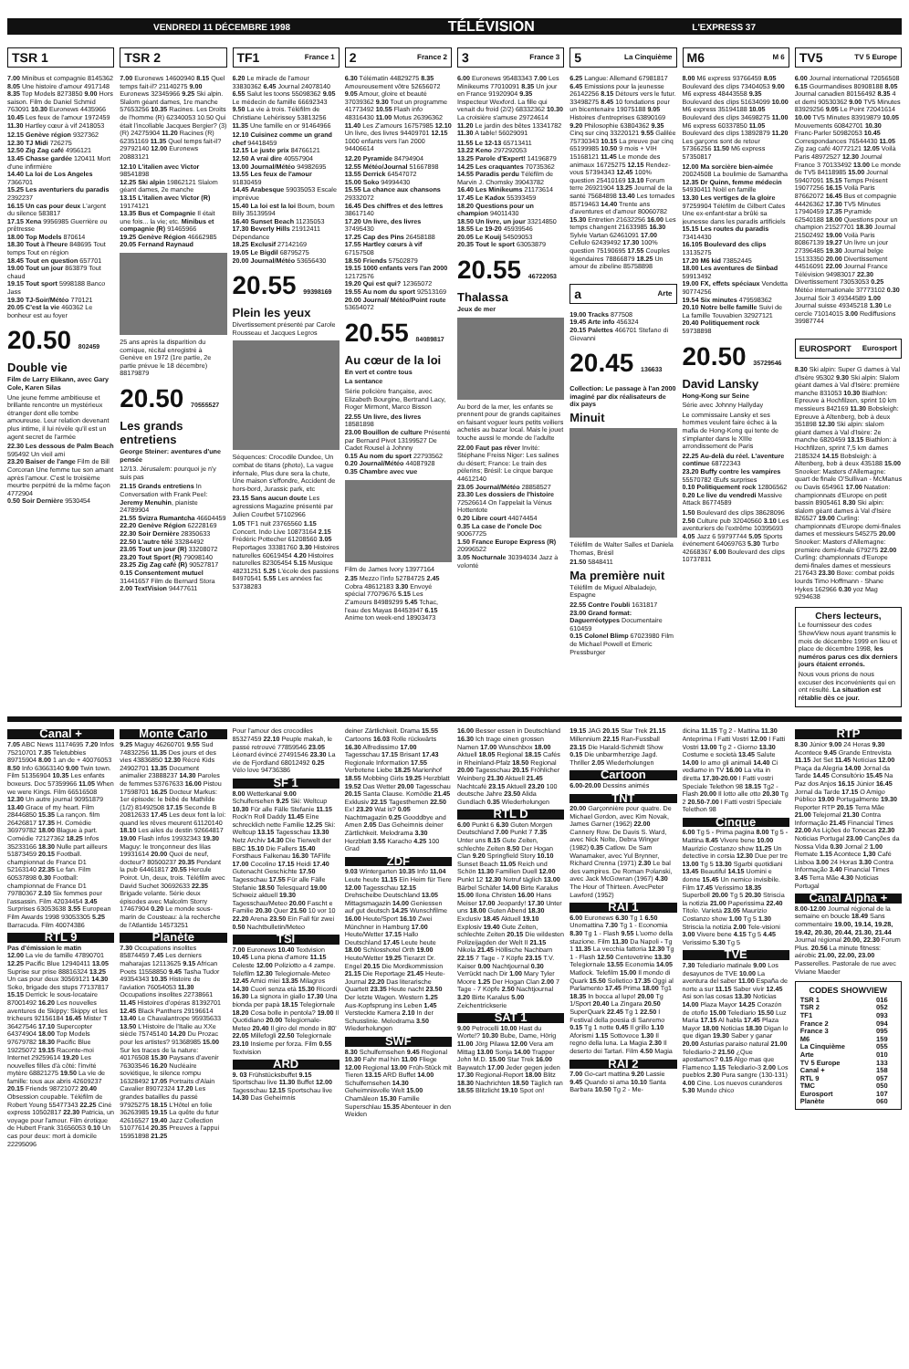VENDREDI 11 DÉCEMBRE 1998 TÉLÉVISION L'EXPRESS 37
TSR 1
7.00 Minibus et compagnie 8145362 8.05 Une histoire d'amour 4917148 8.35 Top Models 8273850 9.00 Hors saison. Film de Daniel Schmid 763091 10.30 Euronews 4435966 10.45 Les feux de l'amour 1972459 11.30 Hartley cœur à vif 2418053
12.15 Genève région 9327362
12.30 TJ Midi 726275
12.50 Zig Zag café 4956121
13.45 Chasse gardée 120411 Mort d'une infirmière
14.40 La loi de Los Angeles 7366701
15.25 Les aventuriers du paradis 2392237
16.15 Un cas pour deux L'argent du silence 583817
17.15 Xena 9956985 Guerrière ou prêtresse
18.00 Top Models 870614
18.30 Tout à l'heure 848695 Tout temps Tout en région
18.45 Tout en question 657701
19.00 Tout un jour 863879 Tout chaud
19.15 Tout sport 5998188 Banco Jass
19.30 TJ-Soir/Météo 770121
20.05 C'est la vie 460362 Le bonheur est au foyer
20.50 802459
Double vie
Film de Larry Elikann, avec Gary Cole, Karen Silas
Une jeune femme ambitieuse et brillante rencontre un mystérieux étranger dont elle tombe amoureuse. Leur relation devenant plus intime, il lui révèle qu'il est un agent secret de l'armée
22.30 Les dessous de Palm Beach 595492 Un vieil ami
23.20 Baiser de l'ange Film de Bill Corcoran Une femme tue son amant après l'amour. C'est le troisième meurtre perpétré de la même façon 4772904
0.50 Soir Dernière 9530454
TSR 2
7.00 Euronews 14600940 8.15 Quel temps fait-il? 21140275 9.00 Euronews 32345966 9.25 Ski alpin. Slalom géant dames, 1re manche 57653256 10.35 Racines. Les Droits de l'homme (R) 62340053 10.50 Qui était l'incollable Jacques Bergier? (3) (R) 24275904 11.20 Racines (R) 62351169 11.35 Quel temps fait-il? 29792140 12.00 Euronews 20883121
12.10 L'italien avec Victor 98541898
12.25 Ski alpin 19862121 Slalom géant dames, 2e manche
13.15 L'italien avec Victor (R) 19174121
13.35 Bus et Compagnie Il était une fois... la vie; etc. Minibus et compagnie (R) 91465966
19.25 Genève Région 46662985
20.05 Fernand Raynaud
25 ans après la disparition du comique, récital enregistré à Genève en 1972 (1re partie, 2e partie prévue le 18 décembre) 88179879
20.50 70555527
Les grands entretiens
George Steiner: aventures d'une pensée
12/13. Jérusalem: pourquoi je n'y suis pas
21.15 Grands entretiens In Conversation with Frank Peel: Jeremy Menuhin, pianiste 24789904
21.55 Svizra Rumantcha 46604459
22.20 Genève Région 62228169
22.30 Soir Dernière 28350633
22.50 L'autre télé 33284492
23.05 Tout un jour (R) 33208072
23.20 Tout Sport (R) 79098140
23.25 Zig Zag café (R) 90527817
0.15 Consentement mutuel 31441657 Film de Bernard Stora
2.00 TextVision 94477611
TF1 France 1
6.20 Le miracle de l'amour 33830362 6.45 Journal 24078140 6.55 Salut les toons 55098362 9.05 Le médecin de famille 66692343 9.50 La vie à trois. Téléfilm de Christiane Lehérissey 53813256 11.35 Une famille en or 91464966
12.10 Cuisinez comme un grand chef 94418459
12.15 Le juste prix 84766121
12.50 A vrai dire 40557904
13.00 Journal/Météo 94982695
13.55 Les feux de l'amour 91830459
14.45 Arabesque 59035053 Escale imprévue
15.40 La loi est la loi Boum, boum Billy 35139594
16.40 Sunset Beach 11235053
17.30 Beverly Hills 21912411 Dépendance
18.25 Exclusif 27142169
19.05 Le Bigdil 68795275
20.00 Journal/Météo 53656430
20.55 99398169
Plein les yeux
Divertissement présenté par Carole Rousseau et Jacques Legros
Séquences: Crocodile Dundee, Un combat de titans (photo), La vague infernale, Plus dure sera la chute, Une maison s'effondre, Accident de hors-bord, Jurassic park, etc
23.15 Sans aucun doute Les agressions Magazine présenté par Julien Courbet 57102966
1.05 TF1 nuit 23765560 1.15 Concert. Indo Live 10873164 2.15 Frédéric Pottecher 61208560 3.05 Reportages 33381760 3.30 Histoires naturelles 60619454 4.20 Histoires naturelles 82305454 5.15 Musique 48231251 5.25 L'école des passions 84970541 5.55 Les années fac 53738283
2 France 2
6.30 Télématin 44829275 8.35 Amoureusement vôtre 52656072 9.05 Amour, gloire et beauté 37039362 9.30 Tout un programme 41773492 10.55 Flash info 48316430 11.00 Motus 26396362 11.40 Les Z'amours 16757985 12.10 Un livre, des livres 94409701 12.15 1000 enfants vers l'an 2000 94406614
12.20 Pyramide 84794904
12.55 Météo/Journal 51667898
13.55 Derrick 64547072
15.00 Soko 94994430
15.55 La chance aux chansons 29332072
16.45 Des chiffres et des lettres 38617140
17.20 Un livre, des livres 37495430
17.25 Cap des Pins 26458188
17.55 Hartley cœurs à vif 67157508
18.50 Friends 57502879
19.15 1000 enfants vers l'an 2000 12172576
19.20 Qui est qui? 12365072
19.55 Au nom du sport 92513169
20.00 Journal/ Météo/Point route 53654072
20.55 84089817
Au cœur de la loi
En vert et contre tous
La sentance
Série policière française, avec Elizabeth Bourgine, Bertrand Lacy, Roger Mirmont, Marco Bisson
22.55 Un livre, des livres 18581898
23.00 Bouillon de culture Présenté par Bernard Pivot 13199527 De Cadet Rousel à Johnny
0.15 Au nom du sport 22793562
0.20 Journal/Météo 44087928
0.35 Chambre avec vue
Film de James Ivory 13977164
2.35 Mezzo l'info 52784725 2.45 Cobra 48612183 3.30 Envoyé spécial 77079676 5.15 Les Z'amours 84989299 5.45 Tchac, l'eau des Mayas 84453947 6.15 Anime ton week-end 18903473
3 France 3
6.00 Euronews 95483343 7.00 Les Minikeums 77010091 8.35 Un jour en France 91920904 9.35 Inspecteur Wexford. La fille qui venait du froid (2/2) 68332362 10.30 La croisière s'amuse 29724614 11.20 Le jardin des bêtes 13341782 11.30 A table! 56029091
11.55 Le 12-13 65713411
13.22 Keno 297292053
13.25 Parole d'Expert! 14196879
14.25 Les craquantes 70735362
14.55 Paradis perdu Téléfilm de Marvin J. Chomsky 39043782
16.40 Les Minikeums 21173614
17.45 Le Kadox 55393459
18.20 Questions pour un champion 94011430
18.50 Un livre, un jour 33214850
18.55 Le 19-20 45939546
20.05 Le Kouij 54509053
20.35 Tout le sport 63053879
20.55 46722053
Thalassa
Jeux de mer
Au bord de la mer, les enfants se prennent pour de grands capitaines en faisant voguer leurs petits voiliers achetés au bazar local. Mais le jouet touche aussi le monde de l'adulte
22.00 Faut pas rêver Invité: Stéphane Freiss Niger: Les salines du désert; France: Le train des pèlerins; Brésil: Le cirque barque 44612140
23.05 Journal/Météo 28858527
23.30 Les dossiers de l'histoire 72526614 On l'appelait la Vénus Hottentote
0.20 Libre court 44074454
0.35 La case de l'oncle Doc 90067725
1.50 France Europe Express (R) 20996522
3.05 Nocturnale 30394034 Jazz à volonté
5 La Cinquième
6.25 Langue: Allemand 67981817 6.45 Emissions pour la jeunesse 26142256 8.15 Détours vers le futur. 33498275 8.45 10 fondations pour un bicentenaire 19075188 9.05 Histoires d'entreprises 63890169 9.20 Philosophie 63804362 9.35 Cinq sur cinq 33220121 9.55 Galilée 75730343 10.15 La preuve par cinq 65199985 10.50 9 mois + VIH 15168121 11.45 Le monde des animaux 16725275 12.15 Rendez-vous 57394343 12.45 100% question 25410169 13.10 Forum terre 26921904 13.25 Journal de la santé 75684898 13.40 Les tornades 85719463 14.40 Trente ans d'aventures et d'amour 80060782 15.30 Entretien 21632256 16.00 Les temps changent 21633985 16.30 Sylvie Vartan 62461091 17.00 Cellulo 62439492 17.30 100% question 75190695 17.55 Couples légendaires 78866879 18.25 Un amour de zibeline 85758898
a Arte
19.00 Tracks 877508
19.45 Arte info 456324
20.15 Palettes 466701 Stefano di Giovanni
20.45 136633
Collection: Le passage à l'an 2000 imaginé par dix réalisateurs de dix pays
Minuit
Téléfilm de Walter Salles et Daniela Thomas, Brésil
21.50 5848411
Ma première nuit
Téléfilm de Miguel Albaladejo, Espagne
22.55 Contre l'oubli 1631817
23.00 Grand format: Daguerréotypes Documentaire 610459
0.15 Colonel Blimp 67023980 Film de Michael Powell et Emeric Pressburger
M6 M 6
8.00 M6 express 93766459 8.05 Boulevard des clips 73404053 9.00 M6 express 48443558 9.35 Boulevard des clips 51634099 10.00 M6 express 35194188 10.05 Boulevard des clips 34698275 11.00 M6 express 60337850 11.05 Boulevard des clips 13892879 11.20 Les garçons sont de retour 57366256 11.50 M6 express 57350817
12.00 Ma sorcière bien-aimée 20024508 La boulimie de Samantha
12.35 Dr Quinn, femme médecin 54930411 Noël en famille
13.30 Les vertiges de la gloire 97259904 Téléfilm de Gilbert Cates Une ex-enfant-star a brûlé sa jeunesse dans les paradis artificiels
15.15 Les routes du paradis 73414430
16.105 Boulevard des clips 13135275
17.20 M6 kid 73852445
18.00 Les aventures de Sinbad 59913492
19.00 FX, effets spéciaux Vendetta 90774256
19.54 Six minutes 479598362
20.10 Notre belle famille Suivi de La famille Touvabien 32927121
20.40 Politiquement rock 59738898
20.50 35729546
David Lansky
Hong-Kong sur Seine
Série avec Johnny Hallyday
Le commissaire Lansky et ses hommes veulent faire échec à la mafia de Hong-Kong qui tente de s'implanter dans le XIIIe arrondissement de Paris
22.25 Au-delà du réel. L'aventure continue 68722343
23.20 Buffy contre les vampires 55570782 Œufs surprises
0.10 Politiquement rock 12806562
0.20 Le live du vendredi Massive Attack 86774589
1.50 Boulevard des clips 38628096 2.50 Culture pub 32040560 3.10 Les aventuriers de l'extrême 10395693 4.05 Jazz 6 59797744 5.05 Sports événement 64069763 5.30 Turbo 42668367 6.00 Boulevard des clips 10737831
TV5 TV 5 Europe
6.00 Journal international 72056508 6.15 Gourmandises 80908188 8.05 Journal canadien 80156492 8.35 4 et demi 90530362 9.00 TV5 Minutes 83929256 9.05 Le Point 72041614 10.00 TV5 Minutes 83919879 10.05 Mouvements 60842701 10.30 Franc-Parler 50982053 10.45 Correspondances 76544430 11.05 Zig zag café 40772121 12.05 Voilà Paris 48972527 12.30 Journal France 3 70133492 13.00 Le monde de TV5 84118985 15.00 Journal 59407091 15.15 Temps Présent 19077256 16.15 Voilà Paris 87662072 16.45 Bus et compagnie 44426362 17.30 TV5 Minutes 17940459 17.35 Pyramide 62540188 18.00 Questions pour un champion 21527701 18.30 Journal 21502492 19.00 Voilà Paris 80867139 19.27 Un livre un jour 27396485 19.30 Journal belge 15133350 20.00 Divertissement 44516091 22.00 Journal France Télévision 94983017 22.30 Divertissement 73053053 0.25 Météo internationale 37773102 0.30 Journal Soir 3 49344589 1.00 Journal suisse 49345218 1.30 Le cercle 71014015 3.00 Rediffusions 39987744
EUROSPORT Eurosport
8.30 Ski alpin: Super G dames à Val d'Isère 95302 9.30 Ski alpin: Slalom géant dames à Val d'Isère: première manche 831053 10.30 Biathlon: Epreuve à Hochfilzen, sprint 10 km messieurs 842169 11.30 Bobsleigh: Epreuve à Altenberg, bob à deux 351898 12.30 Ski alpin: slalom géant dames à Val d'Isère: 2e manche 6820459 13.15 Biathlon: à Hochfilzen, sprint 7,5 km dames 2185324 14.15 Bobsleigh: à Altenberg, bob à deux 435188 15.00 Snooker: Masters d'Allemagne: quart de finale O'Sullivan - McManus ou Davis 654961 17.00 Natation: championnats d'Europe en petit bassin 8905461 8.30 Ski alpin: slalom géant dames à Val d'Isère 826527 19.00 Curling: championnats d'Europe demi-finales dames et messieurs 545275 20.00 Snooker: Masters d'Allemagne: première demi-finale 679275 22.00 Curling: championnats d'Europe demi-finales dames et messieurs 217643 23.30 Boxe: combat poids lourds Timo Hoffmann - Shane Hykes 162966 0.30 yoz Mag 9294638
Chers lecteurs,
Le fournisseur des codes ShowView nous ayant transmis le mois de décembre 1999 en lieu et place de décembre 1998, les numéros parus ces dix derniers jours étaient erronés.
Nous vous prions de nous excuser des inconvénients qui en ont résulté. La situation est rétablie dès ce jour.
Canal +
7.05 ABC News 11174695 7.20 Infos 75210701 7.35 Teletubbies 89715904 8.00 1 an de + 40076053 8.50 Info 63663140 9.00 Twin town. Film 51356904 10.35 Les enfants boxeurs. Doc 57359966 11.05 When we were Kings. Film 66516508 12.30 Un autre journal 90951879 13.40 Grace of my heart. Film 28446850 15.35 La rançon. film 26426817 17.35 H. Comédie 36979782 18.00 Blague à part. Comédie 72127362 18.25 Infos 35233166 18.30 Nulle part ailleurs 51873459 20.15 Football. championnat de France D1 52163140 22.35 Le fan. Film 60537898 0.30 Football: championnat de France D1 79780367 2.10 Six femmes pour l'assassin. Film 42034454 3.45 Surprises 63053638 3.55 European Film Awards 1998 93053305 5.25 Barracuda. Film 40074386
RTL 9
Pas d'émission le matin
12.00 La vie de famille 47890701 12.25 Pacific Blue 12940411 13.05 Suprise sur prise 88816324 13.25 Un cas pour deux 30569121 14.30 Soko, brigade des stups 77137817 15.15 Derrick: le sous-locataire 87001492 16.20 Les nouvelles aventures de Skippy: Skippy et les tricheurs 92156184 16.45 Mister T 36427546 17.10 Supercopter 64374904 18.00 Top Models 97679782 18.30 Pacific Blue 19225072 19.15 Raconte-moi Internet 29259614 19.20 Les nouvelles filles d'à côté: l'invité mytère 68821275 19.50 La vie de famille: tous aux abris 42609237 20.15 Friends 98721072 20.40 Obsession coupable. Téléfilm de Robert Young 55477343 22.25 Ciné express 10502817 22.30 Patricia, un voyage pour l'amour. Film érotique de Hubert Frank 31656053 0.10 Un cas pour deux: mort à domicile 22295096
Monte Carlo
9.25 Maguy 46260701 9.55 Sud 74832256 11.35 Des jours et des vies 43836850 12.30 Récré Kids 24902701 13.35 Document animalier 23888237 14.30 Paroles de femmes 53767633 16.00 Pistou 17598701 16.25 Docteur Markus: 1er épisode: le bébé de Mathilde (1/2) 81492508 17.15 Seconde B 20812633 17.45 Les deux font la loi: quand les rêves meurent 61120140 18.10 Les ailes du destin 92664817 19.00 Flash infos 19932343 19.30 Maguy: le tronçonneur des lilas 19931614 20.00 Quoi de neuf, docteur? 80500237 20.35 Pendant la pub 64461817 20.55 Hercule Poirot. Un, deux, trois. Téléfilm avec David Suchet 30692633 22.35 Brigade volante. Série deux épisodes avec Malcolm Storry 17467904 0.20 Le monde sous-marin de Cousteau: à la recherche de l'Atlantide 14573251
Planète
7.30 Occupations insolites 85874459 7.45 Les derniers maharajas 12113625 9.15 African Poets 11558850 9.45 Tasha Tudor 49354343 10.35 Histoire de l'aviation 76054053 11.30 Occupations insolites 22738661 11.45 Histoires d'opéras 81392701 12.45 Black Panthers 29196614 13.40 Le Chavalantrope 95935633 13.50 L'Histoire de l'Italie au XXe siècle 75745140 14.20 Du Prozac pour les artistes? 91368985 15.00 Sur les traces de la nature: 40176508 15.30 Paysans d'avenir 76303546 16.20 Nucléaire soviétique, le silence rompu 16328492 17.05 Portraits d'Alain Cavalier 89072324 17.20 Les grandes batailles du passé 97925275 18.15 L'Hôtel en folie 36263985 19.15 La quête du futur 42616527 19.40 Jazz Collection 51077614 20.35 Preuves à l'appui 15951898 21.25
Pour l'amour des crocodiles 85327459 22.10 Peuple makah, le passé retrouvé 77859546 23.05 Léonard évincé 27491546 23.30 La vie de Fjordland 68012492 0.25 Vélo love 94736386
SF 1
8.00 Wetterkanal 9.00 Schulfersehen 9.25 Ski: Weltcup 10.30 Für alle Fälle Stefanie 11.15 Rock'n Roll Daddy 11.45 Eine schrecklich nette Familie 12.25 Ski: Weltcup 13.15 Tagesschau 13.30 Netz Archiv 14.30 Die Tierwelt der BBC 15.10 Die Fallers 15.40 Forsthaus Falkenau 16.30 TAFlife 17.00 Cocolino 17.15 Heidi 17.40 Gutenacht Geschichte 17.50 Tagesschau 17.55 Für alle Fälle Stefanie 18.50 Telesquard 19.00 Schweiz aktuell 19.30 Tagesschau/Meteo 20.00 Fascht e Familie 20.30 Quer 21.50 10 vor 10 22.20 Arena 23.50 Ein Fall für zwei 0.50 Nachtbulletin/Meteo
TSI
7.00 Euronews 10.40 Textvision 10.45 Luna piena d'amore 11.15 Celeste 12.00 Poliziotto a 4 zampe. Telefilm 12.30 Telegiornale-Meteo 12.45 Amici miei 13.35 Milagros 14.30 Cuori senza età 15.30 Ricordi 16.30 La signora in giallo 17.30 Una bionda per papà 18.15 Telegiornale 18.20 Cosa bolle in pentola? 19.00 Il Quotidiano 20.00 Telegiornale-Meteo 20.40 Il giro del mondo in 80' 22.05 Millefogli 22.50 Telegiornale 23.10 Insieme per forza. Film 0.55 Textvision
ARD
9. 03 Frühstücksbuffet 9.15 Sportschau live 11.30 Buffet 12.00 Tagesschau 12.15 Sportschau live 14.30 Das Geheimnis
deiner Zärtlichkeit. Drama 15.55 Cartoons 16.03 Rolle rückwärts 16.30 Alfredissimo 17.00 Tagesschau 17.15 Brisant 17.43 Regionale Information 17.55 Verbotene Liebe 18.25 Marienhof 18.55 Mobbing Girls 19.25 Herzblatt 19.52 Das Wetter 20.00 Tagesschau 20.15 Santa Clause. Komödie 21.45 Exklusiv 22.15 Tagesthemen 22.50 Ex! 23.20 Wat is? 0.05 Nachtmagazin 0.25 Gooddbye and Amen 2.05 Das Geheimnis deiner Zärtlichkeit. Melodrama 3.30 Herzblatt 3.55 Karacho 4.25 100 Grad
ZDF
9.03 Wintergarten 10.35 Info 11.04 Leute heute 11.15 Ein Heim für Tiere 12.00 Tagesschau 12.15 Drehscheibe Deutschland 13.05 Mittagsmagazin 14.00 Geniessen auf gut deutsch 14.25 Wunschfilme 16.00 Heute/Sport 16.10 Zwei Münchner in Hamburg 17.00 Heute/Wetter 17.15 Hallo Deutschland 17.45 Leute heute 18.00 Schlosshotel Orth 19.00 Heute/Wetter 19.25 Tierarzt Dr. Engel 20.15 Die Mordkommission 21.15 Die Reportage 21.45 Heute-Journal 22.20 Das literarische Quartett 23.35 Heute nacht 23.50 Der letzte Wagen. Western 1.25 Aus-Kopfsprung ins Leben 1.45 Versteckte Kamera 2.10 In der Schusslinie. Melodrama 3.50 Wiederholungen
SWF
8.30 Schulfernsehen 9.45 Regional 10.30 Fahr mal hin 11.00 Fliege 12.00 Regional 13.00 Früh-Stück mit Tieren 13.15 ARD Buffet 14.00 Schulfernsehen 14.30 Geheimnisvolle Welt 15.00 Chamäleon 15.30 Familie Superschlau 15.35 Abenteuer in den Weiden
16.00 Besser essen in Deutschland 16.30 Ich trage einen grossen Namen 17.00 Wunschbox 18.00 Aktuell 18.05 Regional 18.15 Cafés in Rheinland-Pfalz 18.50 Regional 20.00 Tagesschau 20.15 Fröhlicher Weinberg 21.30 Aktuell 21.45 Nachtcafé 23.15 Aktuell 23.20 100 deutsche Jahre 23.50 Alida Gundlach 0.35 Wiederholungen
RTL D
6.00 Punkt 6 6.30 Guten Morgen Deutschland 7.00 Punkt 7 7.35 Unter uns 8.15 Gute Zeiten, schlechte Zeiten 8.50 Der Hogan Clan 9.20 Springfield Story 10.10 Sunset Beach 11.05 Reich und Schön 11.30 Familien Duell 12.00 Punkt 12 12.30 Notruf täglich 13.00 Bärbel Schäfer 14.00 Birte Karalus 15.00 Ilona Christen 16.00 Hans Meiser 17.00 Jeopardy! 17.30 Unter uns 18.00 Guten Abend 18.30 Exclusiv 18.45 Aktuell 19.10 Explosiv 19.40 Gute Zeiten, schlechte Zeiten 20.15 Die wildesten Polizeijagden der Welt II 21.15 Nikola 21.45 Höllische Nachbarn 22.15 7 Tage - 7 Köpfe 23.15 T.V. Kaiser 0.00 Nachtjournal 0.30 Verrückt nach Dir 1.00 Mary Tyler Moore 1.25 Der Hogan Clan 2.00 7 Tage - 7 Köpfe 2.50 Nachtjournal 3.20 Birte Karalus 5.00 Zeichentrickserie
SAT 1
9.00 Petrocelli 10.00 Hast du Worte!? 10.30 Bube, Dame, Hörig 11.00 Jörg Pilawa 12.00 Vera am Mittag 13.00 Sonja 14.00 Trapper John M.D. 15.00 Star Trek 16.00 Baywatch 17.00 Jeder gegen jeden 17.30 Regional-Report 18.00 Blitz 18.30 Nachrichten 18.50 Täglich ran 18.55 Blitzlicht 19.10 Spot on!
19.15 JAG 20.15 Star Trek 21.15 Millennium 22.15 Ran-Fussball 23.15 Die Harald-Schmidt Show 0.15 Die unbarmherzige Jagd. Thriller 2.05 Wiederholungen
Cartoon
6.00-20.00 Dessins animés
TNT
20.00 Garçonnière pour quatre. De Michael Gordon, avec Kim Novak, James Garner (1962) 22.00 Cannery Row. De Davis S. Ward, avec Nick Nolte, Debra Winger (1982) 0.35 Catlow. De Sam Wanamaker, avec Yul Brynner, Richard Crenna (1971) 2.30 Le bal des vampires. De Roman Polanski, avec Jack McGowran (1967) 4.30 The Hour of Thirteen. AvecPeter Lawford (1952)
RAI 1
6.00 Euronews 6.30 Tg 1 6.50 Unomattina 7.30 Tg 1 - Economia 8.30 Tg 1 - Flash 9.55 L'uomo della stazione. Film 11.30 Da Napoli - Tg 1 11.35 La vecchia fattoria 12.30 Tg 1 - Flash 12.50 Centovetrine 13.30 Telegiornale 13.55 Economia 14.05 Matlock. Telefilm 15.00 Il mondo di Quark 15.50 Solletico 17.35 Oggi al Parlamento 17.45 Prima 18.00 Tg1 18.35 In bocca al lupo! 20.00 Tg 1/Sport 20.40 La Zingara 20.50 SuperQuark 22.45 Tg 1 22.50 I Festival della poesia di Sanremo 0.15 Tg 1 notte 0.45 Il grillo 1.10 Aforismi 1.15 Sottovoce 1.30 Il regno della luna. La Magia 2.30 Il deserto dei Tartari. Film 4.50 Magia
RAI 2
7.00 Go-cart mattina 9.20 Lassie 9.45 Quando si ama 10.10 Santa Barbara 10.50 Tg 2 - Me-
dicina 11.15 Tg 2 - Mattina 11.30 Anteprima I Fatti Vostri 12.00 I Fatti Vostri 13.00 Tg 2 - Giorno 13.30 Costume e società 13.45 Salute 14.00 Io amo gli animali 14.40 Ci vediamo in TV 16.00 La vita in diretta 17.30-20.00 I Fatti vostri Speciale Telethon 98 18.15 Tg2 - Flash 20.00 Il lotto alle otto 20.30 Tg 2 20.50-7.00 I Fatti vostri Speciale Telethon 98
Cinque
6.00 Tg 5 - Prima pagina 8.00 Tg 5 - Mattina 8.45 Vivere bene 10.00 Maurizio Costanzo show 11.25 Un detective in corsia 12.30 Due per tre 13.00 Tg 5 13.30 Sgarbi quotidiani 13.45 Beautiful 14.15 Uomini e donne 15.45 Un nemico invisibile. Film 17.45 Verissimo 18.35 Superboll 20.00 Tg 5 20.30 Striscia la notizia 21.00 Paperissima 22.40 Titolo. Varietà 23.05 Maurizio Costanzo show 1.00 Tg 5 1.30 Striscia la notizia 2.00 Tele-visioni 3.00 Vivere bene 4.15 Tg 5 4.45 Verissimo 5.30 Tg 5
TVE
7.30 Telediario matinale 9.00 Los desayunos de TVE 10.00 La aventura del saber 11.00 España de norte a sur 11.15 Saber vivir 12.45 Asi son las cosas 13.30 Noticias 14.00 Plaza Mayor 14.25 Corazón de otoño 15.00 Telediario 15.50 Luz Maria 17.15 Al habla 17.45 Plaza Mayor 18.00 Noticias 18.30 Digan lo que digan 19.30 Saber y ganar 20.00 Asturias paraiso natural 21.00 Telediario-2 21.50 ¿Que apostamos? 0.15 Algo mas que Flamenco 1.15 Telediario-3 2.00 Los pueblos 2.30 Pura sangre (130-131) 4.00 Cine. Los nuevos curanderos 5.30 Mundo chico
RTP
8.30 Júnior 9.00 24 Horas 9.30 Acontece 9.45 Grande Entrevista 11.15 Jet Set 11.45 Notícias 12.00 Praça da Alegria 14.00 Jornal da Tarde 14.45 Consultório 15.45 Na Paz dos Anjos 16.15 Júnior 16.45 Jornal da Tarde 17.15 O Amigo Público 19.00 Portugalmente 19.30 Reporter RTP 20.15 Terra Mãe 21.00 Telejornal 21.30 Contra Informação 21.45 Financial Times 22.00 As Lições do Tonecas 22.30 Noticias Portugal 23.00 Canções da Nossa Vida 0.30 Jornal 2 1.00 Remate 1.15 Acontece 1,30 Café Lisboa 3.00 24 Horas 3.30 Contra Informação 3.40 Financial Times 3.45 Terra Mãe 4.30 Noticias Portugal
Canal Alpha +
8.00-12.00 Journal régional de la semaine en boucle 18.49 Sans commentaire 19.00, 19.14, 19.28, 19.42, 20.30, 20.44, 21.30, 21.44 Journal régional 20.00, 22.30 Forum Plus. 20.56 La minute fitness: aérobic 21.00, 22.00, 23.00 Passerelles. Pastorale de rue avec Viviane Maeder
CODES SHOWVIEW
| TSR 1 | 016 |
| TSR 2 | 052 |
| TF1 | 093 |
| France 2 | 094 |
| France 3 | 095 |
| M6 | 159 |
| La Cinquième | 055 |
| Arte | 010 |
| TV 5 Europe | 133 |
| Canal + | 158 |
| RTL 9 | 057 |
| TMC | 050 |
| Eurosport | 107 |
| Planète | 060 |